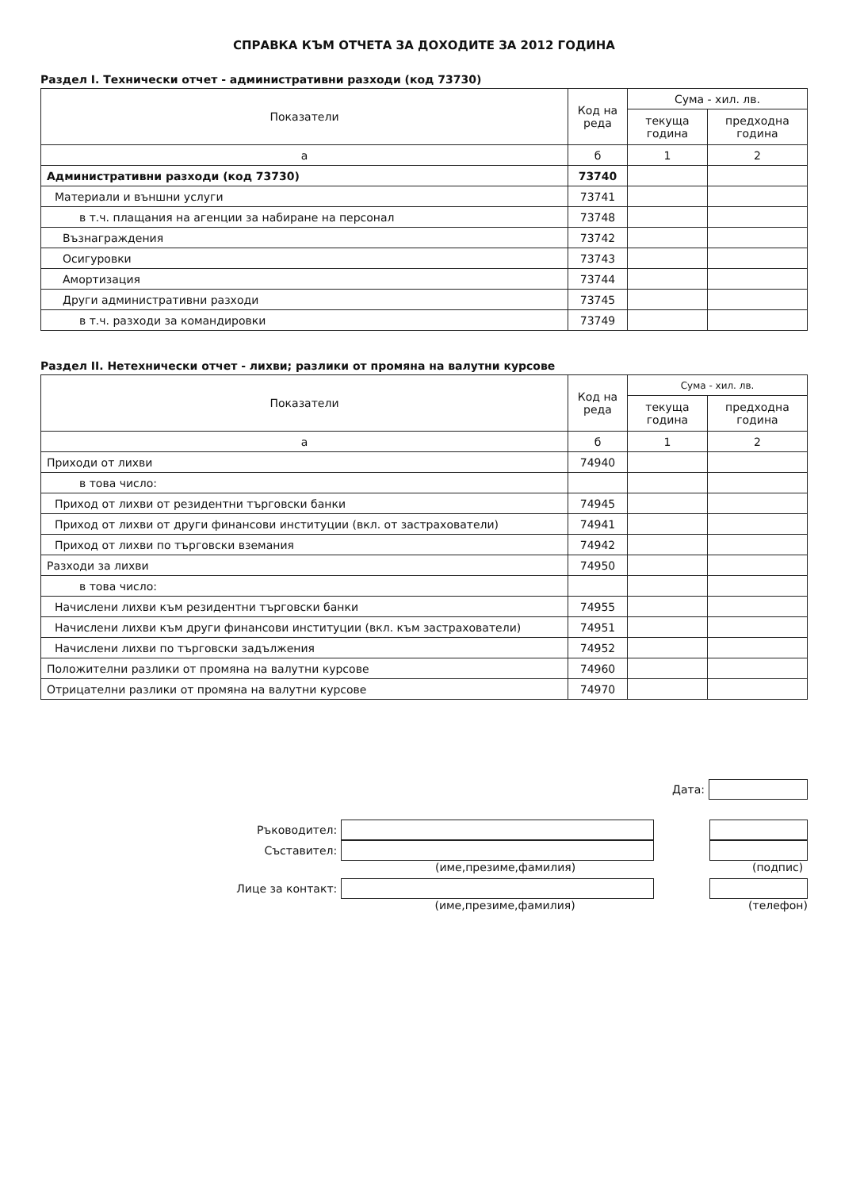СПРАВКА КЪМ ОТЧЕТА ЗА ДОХОДИТЕ ЗА 2012 ГОДИНА
Раздел I. Технически отчет - административни разходи (код 73730)
| Показатели | Код на реда | Сума - хил. лв. | |
| --- | --- | --- | --- |
| | | текуща година | предходна година |
| а | б | 1 | 2 |
| Административни разходи (код 73730) | 73740 | | |
| Материали и външни услуги | 73741 | | |
| в т.ч. плащания на агенции за набиране на персонал | 73748 | | |
| Възнаграждения | 73742 | | |
| Осигуровки | 73743 | | |
| Амортизация | 73744 | | |
| Други административни разходи | 73745 | | |
| в т.ч. разходи за командировки | 73749 | | |
Раздел II. Нетехнически отчет - лихви; разлики от промяна на валутни курсове
| Показатели | Код на реда | Сума - хил. лв. | |
| --- | --- | --- | --- |
| | | текуща година | предходна година |
| а | б | 1 | 2 |
| Приходи от лихви | 74940 | | |
| в това число: | | | |
| Приход от лихви от резидентни търговски банки | 74945 | | |
| Приход от лихви от други финансови институции (вкл. от застрахователи) | 74941 | | |
| Приход от лихви по търговски вземания | 74942 | | |
| Разходи за лихви | 74950 | | |
| в това число: | | | |
| Начислени лихви към резидентни търговски банки | 74955 | | |
| Начислени лихви към други финансови институции (вкл. към застрахователи) | 74951 | | |
| Начислени лихви по търговски задължения | 74952 | | |
| Положителни разлики от промяна на валутни курсове | 74960 | | |
| Отрицателни разлики от промяна на валутни курсове | 74970 | | |
Дата:
Ръководител:
Съставител:
(име,презиме,фамилия) (подпис)
Лице за контакт:
(име,презиме,фамилия) (телефон)